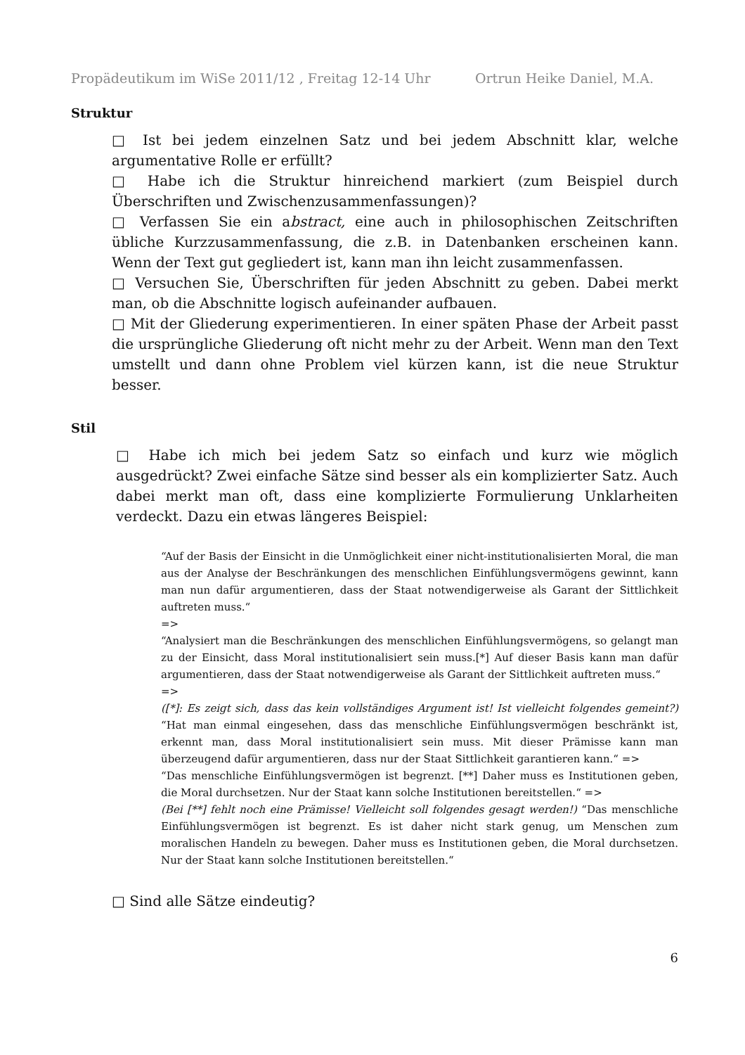Propädeutikum im WiSe 2011/12 , Freitag 12-14 Uhr Ortrun Heike Daniel, M.A.
Struktur
□ Ist bei jedem einzelnen Satz und bei jedem Abschnitt klar, welche argumentative Rolle er erfüllt?
□ Habe ich die Struktur hinreichend markiert (zum Beispiel durch Überschriften und Zwischenzusammenfassungen)?
□ Verfassen Sie ein abstract, eine auch in philosophischen Zeitschriften übliche Kurzzusammenfassung, die z.B. in Datenbanken erscheinen kann. Wenn der Text gut gegliedert ist, kann man ihn leicht zusammenfassen.
□ Versuchen Sie, Überschriften für jeden Abschnitt zu geben. Dabei merkt man, ob die Abschnitte logisch aufeinander aufbauen.
□ Mit der Gliederung experimentieren. In einer späten Phase der Arbeit passt die ursprüngliche Gliederung oft nicht mehr zu der Arbeit. Wenn man den Text umstellt und dann ohne Problem viel kürzen kann, ist die neue Struktur besser.
Stil
□ Habe ich mich bei jedem Satz so einfach und kurz wie möglich ausgedrückt? Zwei einfache Sätze sind besser als ein komplizierter Satz. Auch dabei merkt man oft, dass eine komplizierte Formulierung Unklarheiten verdeckt. Dazu ein etwas längeres Beispiel:
“Auf der Basis der Einsicht in die Unmöglichkeit einer nicht-institutionalisierten Moral, die man aus der Analyse der Beschränkungen des menschlichen Einfühlungsvermögens gewinnt, kann man nun dafür argumentieren, dass der Staat notwendigerweise als Garant der Sittlichkeit auftreten muss.“
=>
“Analysiert man die Beschränkungen des menschlichen Einfühlungsvermögens, so gelangt man zu der Einsicht, dass Moral institutionalisiert sein muss.[*] Auf dieser Basis kann man dafür argumentieren, dass der Staat notwendigerweise als Garant der Sittlichkeit auftreten muss.“
=>
([*]: Es zeigt sich, dass das kein vollständiges Argument ist! Ist vielleicht folgendes gemeint?) “Hat man einmal eingesehen, dass das menschliche Einfühlungsvermögen beschränkt ist, erkennt man, dass Moral institutionalisiert sein muss. Mit dieser Prämisse kann man überzeugend dafür argumentieren, dass nur der Staat Sittlichkeit garantieren kann.“ =>
“Das menschliche Einfühlungsvermögen ist begrenzt. [**] Daher muss es Institutionen geben, die Moral durchsetzen. Nur der Staat kann solche Institutionen bereitstellen.“ =>
(Bei [**] fehlt noch eine Prämisse! Vielleicht soll folgendes gesagt werden!) “Das menschliche Einfühlungsvermögen ist begrenzt. Es ist daher nicht stark genug, um Menschen zum moralischen Handeln zu bewegen. Daher muss es Institutionen geben, die Moral durchsetzen. Nur der Staat kann solche Institutionen bereitstellen.“
□ Sind alle Sätze eindeutig?
6